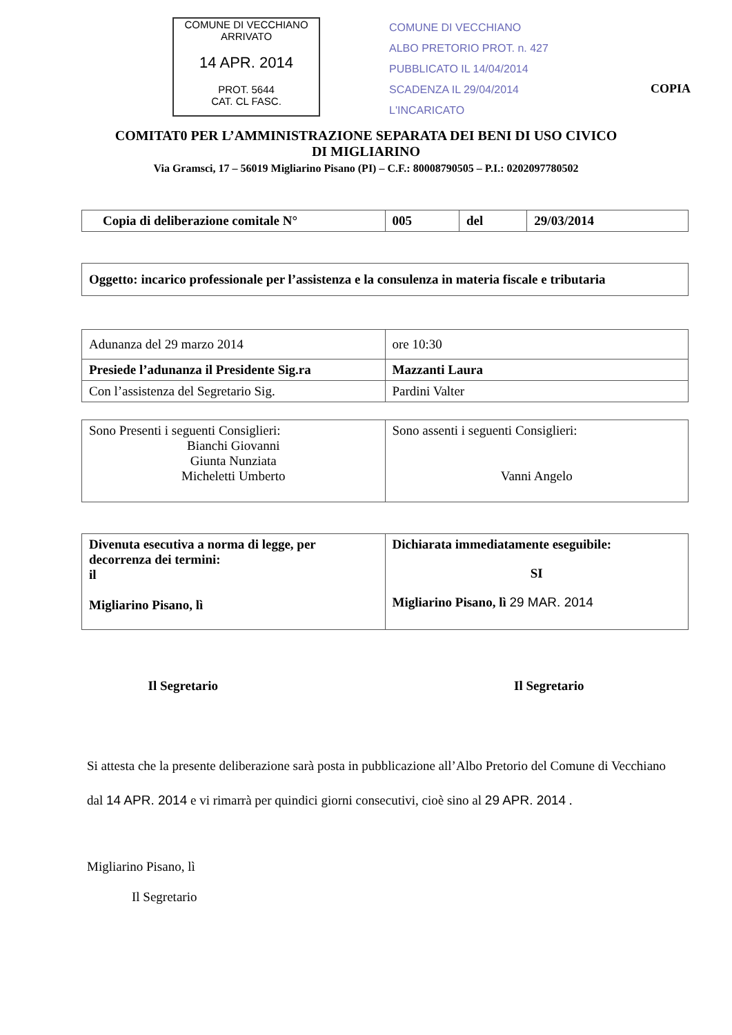COMUNE DI VECCHIANO
ARRIVATO
14 APR. 2014
PROT. 5644
CAT. CL FASC.
COMUNE DI VECCHIANO
ALBO PRETORIO PROT. n. 427
PUBBLICATO IL 14/04/2014
SCADENZA IL 29/04/2014
L'INCARICATO
COPIA
COMITAT0 PER L’AMMINISTRAZIONE SEPARATA DEI BENI DI USO CIVICO
DI MIGLIARINO
Via Gramsci, 17 – 56019 Migliarino Pisano (PI) – C.F.: 80008790505 – P.I.: 0202097780502
| Copia di deliberazione comitale N° | 005 | del | 29/03/2014 |
| Oggetto: incarico professionale per l’assistenza e la consulenza in materia fiscale e tributaria |
| Adunanza del 29 marzo 2014 | ore 10:30 |
| Presiede l’adunanza il Presidente Sig.ra | Mazzanti Laura |
| Con l’assistenza del Segretario Sig. | Pardini Valter |
| Sono Presenti i seguenti Consiglieri: Bianchi Giovanni Giunta Nunziata Micheletti Umberto | Sono assenti i seguenti Consiglieri: Vanni Angelo |
| Divenuta esecutiva a norma di legge, per decorrenza dei termini: il Migliarino Pisano, lì | Dichiarata immediatamente eseguibile: SI Migliarino Pisano, lì 29 MAR. 2014 |
Il Segretario Il Segretario
Si attesta che la presente deliberazione sarà posta in pubblicazione all’Albo Pretorio del Comune di Vecchiano dal 14 APR. 2014 e vi rimarrà per quindici giorni consecutivi, cioè sino al 29 APR. 2014 .
Migliarino Pisano, lì
Il Segretario